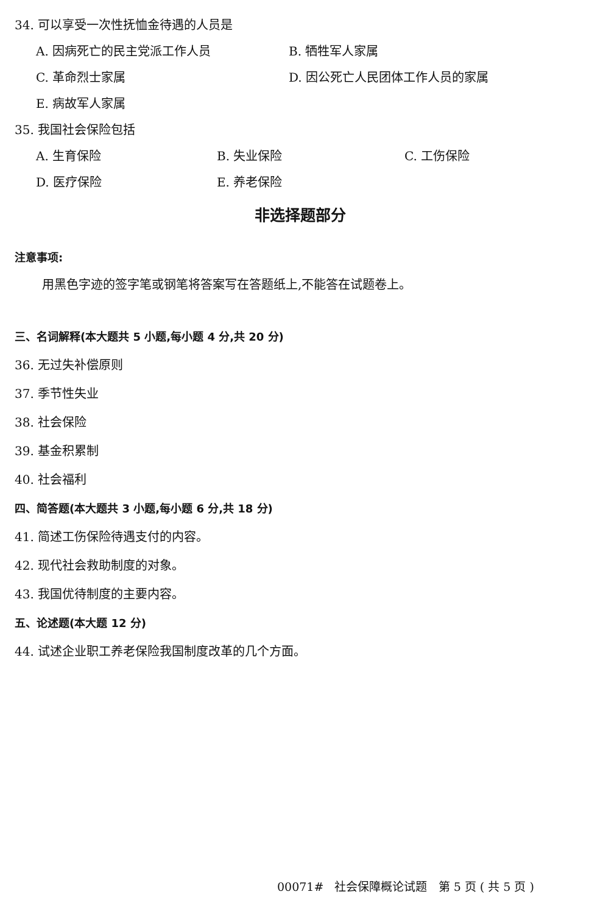34. 可以享受一次性抚恤金待遇的人员是
A. 因病死亡的民主党派工作人员 B. 牺牲军人家属
C. 革命烈士家属 D. 因公死亡人民团体工作人员的家属
E. 病故军人家属
35. 我国社会保险包括
A. 生育保险 B. 失业保险 C. 工伤保险
D. 医疗保险 E. 养老保险
非选择题部分
注意事项:
用黑色字迹的签字笔或钢笔将答案写在答题纸上,不能答在试题卷上。
三、名词解释(本大题共 5 小题,每小题 4 分,共 20 分)
36. 无过失补偿原则
37. 季节性失业
38. 社会保险
39. 基金积累制
40. 社会福利
四、简答题(本大题共 3 小题,每小题 6 分,共 18 分)
41. 简述工伤保险待遇支付的内容。
42. 现代社会救助制度的对象。
43. 我国优待制度的主要内容。
五、论述题(本大题 12 分)
44. 试述企业职工养老保险我国制度改革的几个方面。
00071# 社会保障概论试题 第 5 页 ( 共 5 页 )